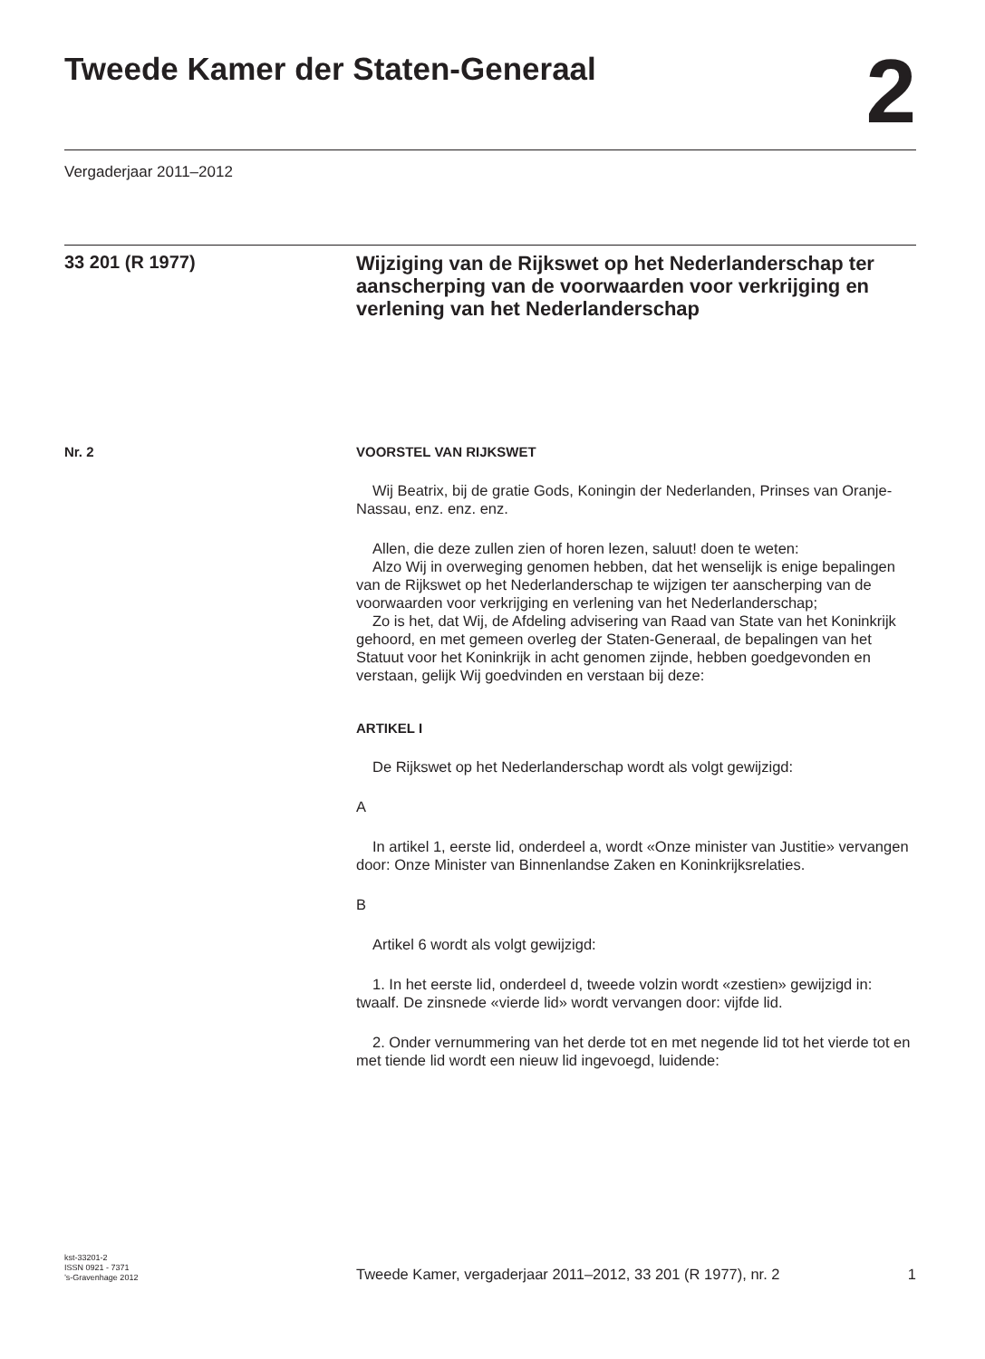Tweede Kamer der Staten-Generaal
2
Vergaderjaar 2011–2012
33 201 (R 1977)
Wijziging van de Rijkswet op het Nederlanderschap ter aanscherping van de voorwaarden voor verkrijging en verlening van het Nederlanderschap
Nr. 2 VOORSTEL VAN RIJKSWET
Wij Beatrix, bij de gratie Gods, Koningin der Nederlanden, Prinses van Oranje-Nassau, enz. enz. enz.
Allen, die deze zullen zien of horen lezen, saluut! doen te weten:
Alzo Wij in overweging genomen hebben, dat het wenselijk is enige bepalingen van de Rijkswet op het Nederlanderschap te wijzigen ter aanscherping van de voorwaarden voor verkrijging en verlening van het Nederlanderschap;
Zo is het, dat Wij, de Afdeling advisering van Raad van State van het Koninkrijk gehoord, en met gemeen overleg der Staten-Generaal, de bepalingen van het Statuut voor het Koninkrijk in acht genomen zijnde, hebben goedgevonden en verstaan, gelijk Wij goedvinden en verstaan bij deze:
ARTIKEL I
De Rijkswet op het Nederlanderschap wordt als volgt gewijzigd:
A
In artikel 1, eerste lid, onderdeel a, wordt «Onze minister van Justitie» vervangen door: Onze Minister van Binnenlandse Zaken en Koninkrijksrelaties.
B
Artikel 6 wordt als volgt gewijzigd:
1. In het eerste lid, onderdeel d, tweede volzin wordt «zestien» gewijzigd in: twaalf. De zinsnede «vierde lid» wordt vervangen door: vijfde lid.
2. Onder vernummering van het derde tot en met negende lid tot het vierde tot en met tiende lid wordt een nieuw lid ingevoegd, luidende:
kst-33201-2
ISSN 0921 - 7371
’s-Gravenhage 2012
Tweede Kamer, vergaderjaar 2011–2012, 33 201 (R 1977), nr. 2
1